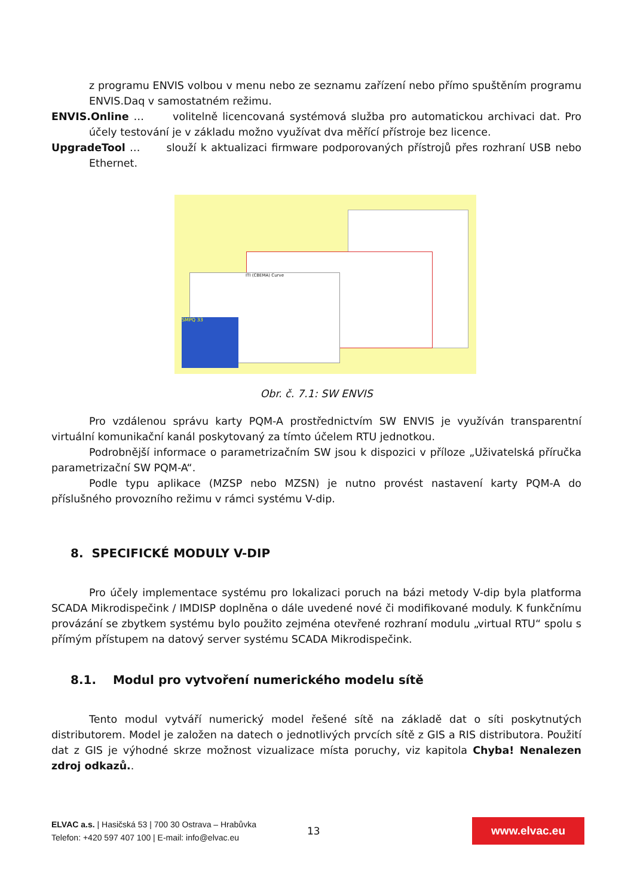z programu ENVIS volbou v menu nebo ze seznamu zařízení nebo přímo spuštěním programu ENVIS.Daq v samostatném režimu.
ENVIS.Online … volitelně licencovaná systémová služba pro automatickou archivaci dat. Pro účely testování je v základu možno využívat dva měřící přístroje bez licence.
UpgradeTool … slouží k aktualizaci firmware podporovaných přístrojů přes rozhraní USB nebo Ethernet.
ITI (CBEMA) Curve
SMPQ 33
Obr. č. 7.1: SW ENVIS
Pro vzdálenou správu karty PQM-A prostřednictvím SW ENVIS je využíván transparentní virtuální komunikační kanál poskytovaný za tímto účelem RTU jednotkou.
Podrobnější informace o parametrizačním SW jsou k dispozici v příloze „Uživatelská příručka parametrizační SW PQM-A“.
Podle typu aplikace (MZSP nebo MZSN) je nutno provést nastavení karty PQM-A do příslušného provozního režimu v rámci systému V-dip.
8. SPECIFICKÉ MODULY V-DIP
Pro účely implementace systému pro lokalizaci poruch na bázi metody V-dip byla platforma SCADA Mikrodispečink / IMDISP doplněna o dále uvedené nové či modifikované moduly. K funkčnímu provázání se zbytkem systému bylo použito zejména otevřené rozhraní modulu „virtual RTU“ spolu s přímým přístupem na datový server systému SCADA Mikrodispečink.
8.1. Modul pro vytvoření numerického modelu sítě
Tento modul vytváří numerický model řešené sítě na základě dat o síti poskytnutých distributorem. Model je založen na datech o jednotlivých prvcích sítě z GIS a RIS distributora. Použití dat z GIS je výhodné skrze možnost vizualizace místa poruchy, viz kapitola Chyba! Nenalezen zdroj odkazů..
ELVAC a.s. | Hasičská 53 | 700 30 Ostrava – Hrabůvka
Telefon: +420 597 407 100 | E-mail: info@elvac.eu
13
www.elvac.eu